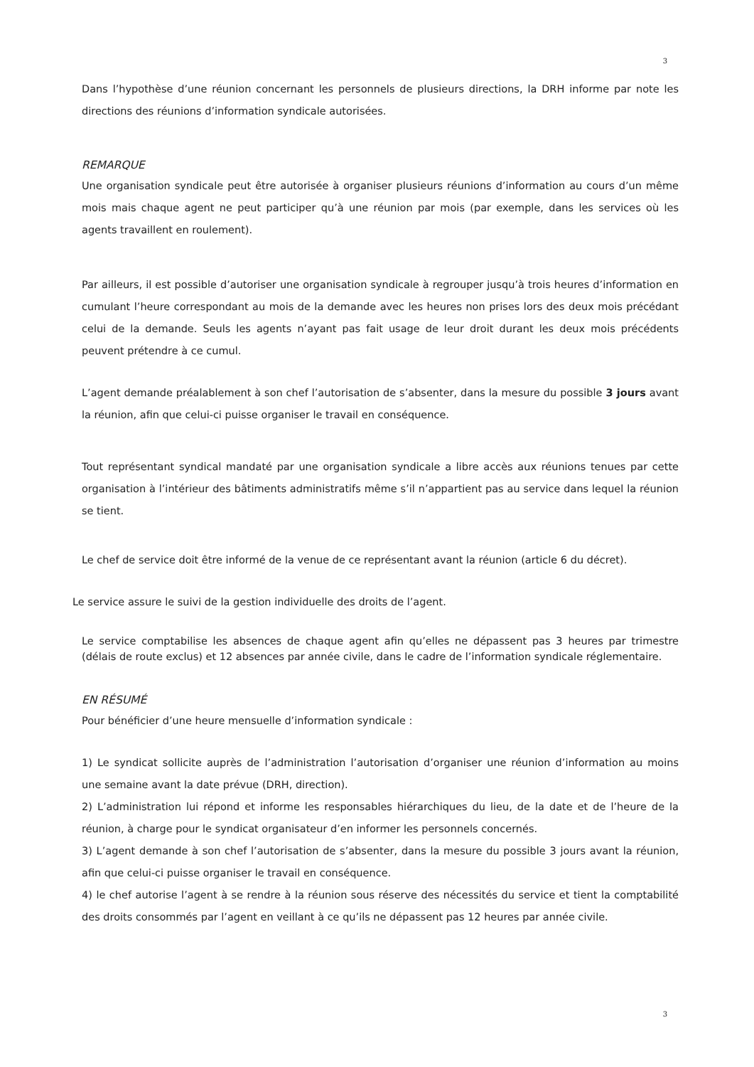3
Dans l’hypothèse d’une réunion concernant les personnels de plusieurs directions, la DRH informe par note les directions des réunions d’information syndicale autorisées.
REMARQUE
Une organisation syndicale peut être autorisée à organiser plusieurs réunions d’information au cours d’un même mois mais chaque agent ne peut participer qu’à une réunion par mois (par exemple, dans les services où les agents travaillent en roulement).
Par ailleurs, il est possible d’autoriser une organisation syndicale à regrouper jusqu’à trois heures d’information en cumulant l’heure correspondant au mois de la demande avec les heures non prises lors des deux mois précédant celui de la demande. Seuls les agents n’ayant pas fait usage de leur droit durant les deux mois précédents peuvent prétendre à ce cumul.
L’agent demande préalablement à son chef l’autorisation de s’absenter, dans la mesure du possible 3 jours avant la réunion, afin que celui-ci puisse organiser le travail en conséquence.
Tout représentant syndical mandaté par une organisation syndicale a libre accès aux réunions tenues par cette organisation à l’intérieur des bâtiments administratifs même s’il n’appartient pas au service dans lequel la réunion se tient.
Le chef de service doit être informé de la venue de ce représentant avant la réunion (article 6 du décret).
Le service assure le suivi de la gestion individuelle des droits de l’agent.
Le service comptabilise les absences de chaque agent afin qu’elles ne dépassent pas 3 heures par trimestre (délais de route exclus) et 12 absences par année civile, dans le cadre de l’information syndicale réglementaire.
EN RÉSUMÉ
Pour bénéficier d’une heure mensuelle d’information syndicale :
1) Le syndicat sollicite auprès de l’administration l’autorisation d’organiser une réunion d’information au moins une semaine avant la date prévue (DRH, direction).
2) L’administration lui répond et informe les responsables hiérarchiques du lieu, de la date et de l’heure de la réunion, à charge pour le syndicat organisateur d’en informer les personnels concernés.
3) L’agent demande à son chef l’autorisation de s’absenter, dans la mesure du possible 3 jours avant la réunion, afin que celui-ci puisse organiser le travail en conséquence.
4) le chef autorise l’agent à se rendre à la réunion sous réserve des nécessités du service et tient la comptabilité des droits consommés par l’agent en veillant à ce qu’ils ne dépassent pas 12 heures par année civile.
3